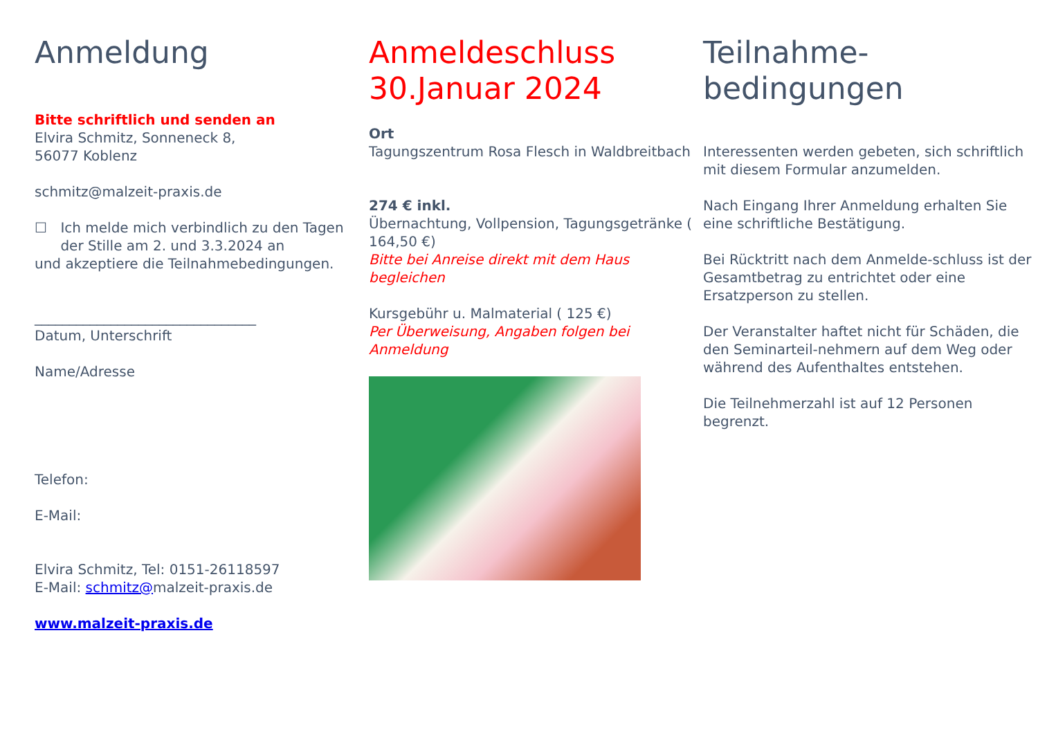Anmeldung
Bitte schriftlich und senden an
Elvira Schmitz, Sonneneck 8,
56077 Koblenz
schmitz@malzeit-praxis.de
☐ Ich melde mich verbindlich zu den Tagen der Stille am 2. und 3.3.2024 an
und akzeptiere die Teilnahmebedingungen.
________________________________
Datum, Unterschrift
Name/Adresse
Telefon:
E-Mail:
Elvira Schmitz, Tel: 0151-26118597
E-Mail: schmitz@malzeit-praxis.de
www.malzeit-praxis.de
Anmeldeschluss
30.Januar 2024
Ort
Tagungszentrum Rosa Flesch in Waldbreitbach
274 € inkl.
Übernachtung, Vollpension, Tagungsgetränke ( 164,50 €)
Bitte bei Anreise direkt mit dem Haus begleichen
Kursgebühr u. Malmaterial ( 125 €)
Per Überweisung, Angaben folgen bei Anmeldung
Teilnahme-
bedingungen
Interessenten werden gebeten, sich schriftlich mit diesem Formular anzumelden.
Nach Eingang Ihrer Anmeldung erhalten Sie eine schriftliche Bestätigung.
Bei Rücktritt nach dem Anmelde-schluss ist der Gesamtbetrag zu entrichtet oder eine Ersatzperson zu stellen.
Der Veranstalter haftet nicht für Schäden, die den Seminarteil-nehmern auf dem Weg oder während des Aufenthaltes entstehen.
Die Teilnehmerzahl ist auf 12 Personen begrenzt.